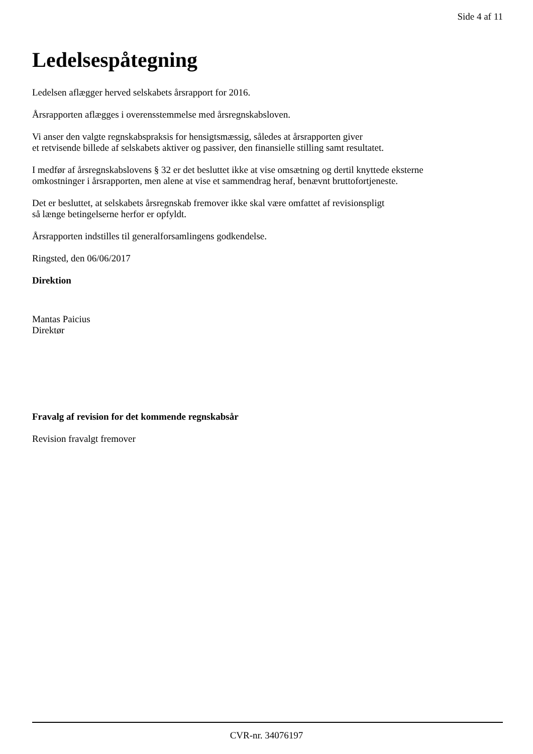Side 4 af 11
Ledelsespåtegning
Ledelsen aflægger herved selskabets årsrapport for 2016.
Årsrapporten aflægges i overensstemmelse med årsregnskabsloven.
Vi anser den valgte regnskabspraksis for hensigtsmæssig, således at årsrapporten giver
et retvisende billede af selskabets aktiver og passiver, den finansielle stilling samt resultatet.
I medfør af årsregnskabslovens § 32 er det besluttet ikke at vise omsætning og dertil knyttede eksterne omkostninger i årsrapporten, men alene at vise et sammendrag heraf, benævnt bruttofortjeneste.
Det er besluttet, at selskabets årsregnskab fremover ikke skal være omfattet af revisionspligt
så længe betingelserne herfor er opfyldt.
Årsrapporten indstilles til generalforsamlingens godkendelse.
Ringsted, den 06/06/2017
Direktion
Mantas Paicius
Direktør
Fravalg af revision for det kommende regnskabsår
Revision fravalgt fremover
CVR-nr. 34076197